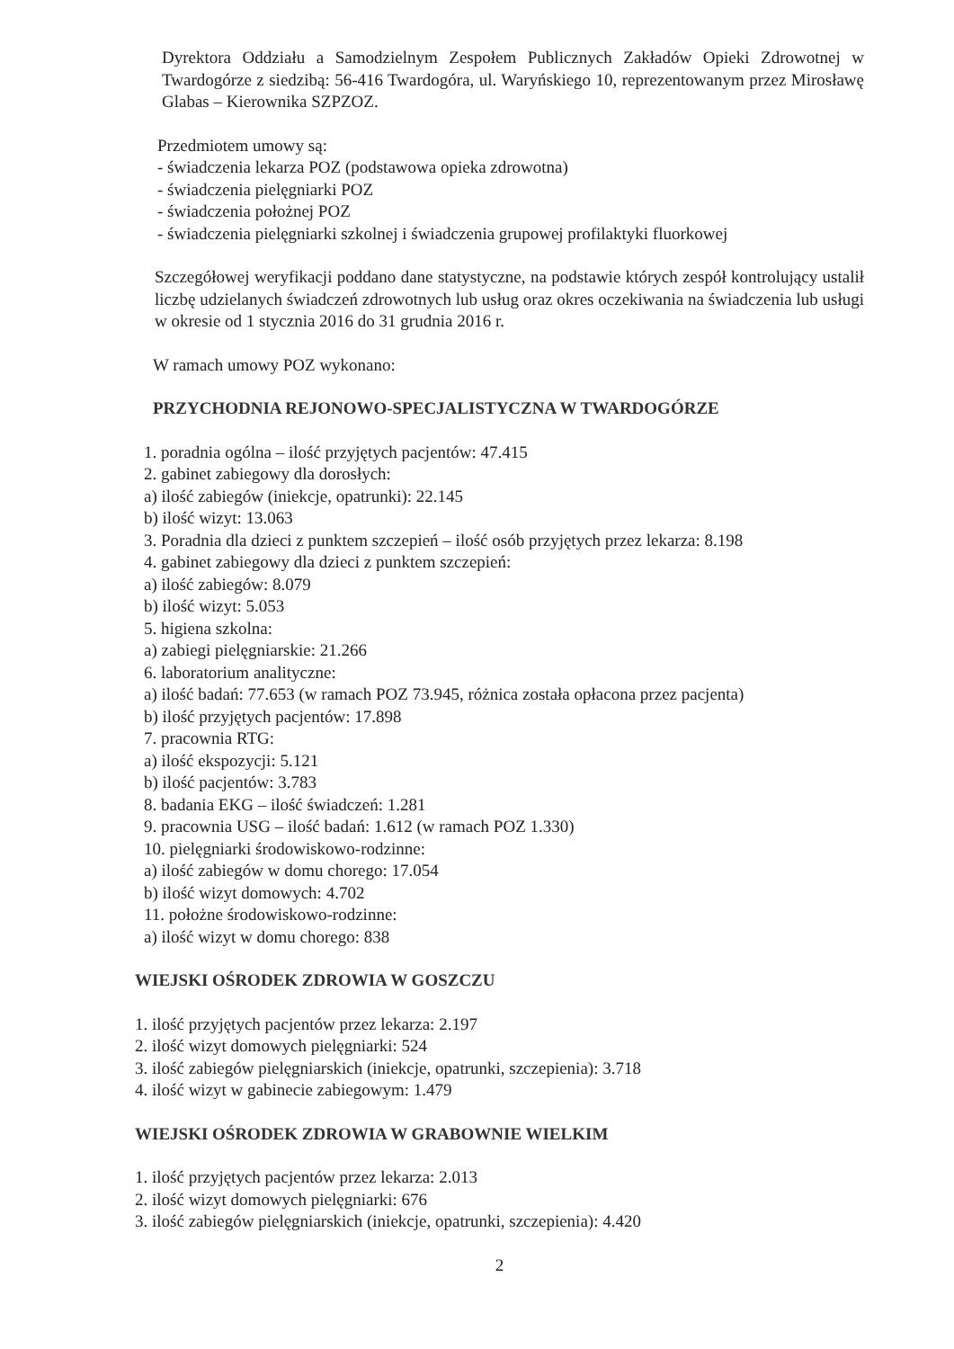Dyrektora Oddziału a Samodzielnym Zespołem Publicznych Zakładów Opieki Zdrowotnej w Twardogórze z siedzibą: 56-416 Twardogóra, ul. Waryńskiego 10, reprezentowanym przez Mirosławę Glabas – Kierownika SZPZOZ.
Przedmiotem umowy są:
- świadczenia lekarza POZ (podstawowa opieka zdrowotna)
- świadczenia pielęgniarki POZ
- świadczenia położnej POZ
- świadczenia pielęgniarki szkolnej i świadczenia grupowej profilaktyki fluorkowej
Szczegółowej weryfikacji poddano dane statystyczne, na podstawie których zespół kontrolujący ustalił liczbę udzielanych świadczeń zdrowotnych lub usług oraz okres oczekiwania na świadczenia lub usługi w okresie od 1 stycznia 2016 do 31 grudnia 2016 r.
W ramach umowy POZ wykonano:
PRZYCHODNIA REJONOWO-SPECJALISTYCZNA W TWARDOGÓRZE
1. poradnia ogólna – ilość przyjętych pacjentów: 47.415
2. gabinet zabiegowy dla dorosłych:
a) ilość zabiegów (iniekcje, opatrunki): 22.145
b) ilość wizyt: 13.063
3. Poradnia dla dzieci z punktem szczepień – ilość osób przyjętych przez lekarza: 8.198
4. gabinet zabiegowy dla dzieci z punktem szczepień:
a) ilość zabiegów: 8.079
b) ilość wizyt: 5.053
5. higiena szkolna:
a) zabiegi pielęgniarskie: 21.266
6. laboratorium analityczne:
a) ilość badań: 77.653 (w ramach POZ 73.945, różnica została opłacona przez pacjenta)
b) ilość przyjętych pacjentów: 17.898
7. pracownia RTG:
a) ilość ekspozycji: 5.121
b) ilość pacjentów: 3.783
8. badania EKG – ilość świadczeń: 1.281
9. pracownia USG – ilość badań: 1.612 (w ramach POZ 1.330)
10. pielęgniarki środowiskowo-rodzinne:
a) ilość zabiegów w domu chorego: 17.054
b) ilość wizyt domowych: 4.702
11. położne środowiskowo-rodzinne:
a) ilość wizyt w domu chorego: 838
WIEJSKI OŚRODEK ZDROWIA W GOSZCZU
1. ilość przyjętych pacjentów przez lekarza: 2.197
2. ilość wizyt domowych pielęgniarki: 524
3. ilość zabiegów pielęgniarskich (iniekcje, opatrunki, szczepienia): 3.718
4. ilość wizyt w gabinecie zabiegowym: 1.479
WIEJSKI OŚRODEK ZDROWIA W GRABOWNIE WIELKIM
1. ilość przyjętych pacjentów przez lekarza: 2.013
2. ilość wizyt domowych pielęgniarki: 676
3. ilość zabiegów pielęgniarskich (iniekcje, opatrunki, szczepienia): 4.420
2